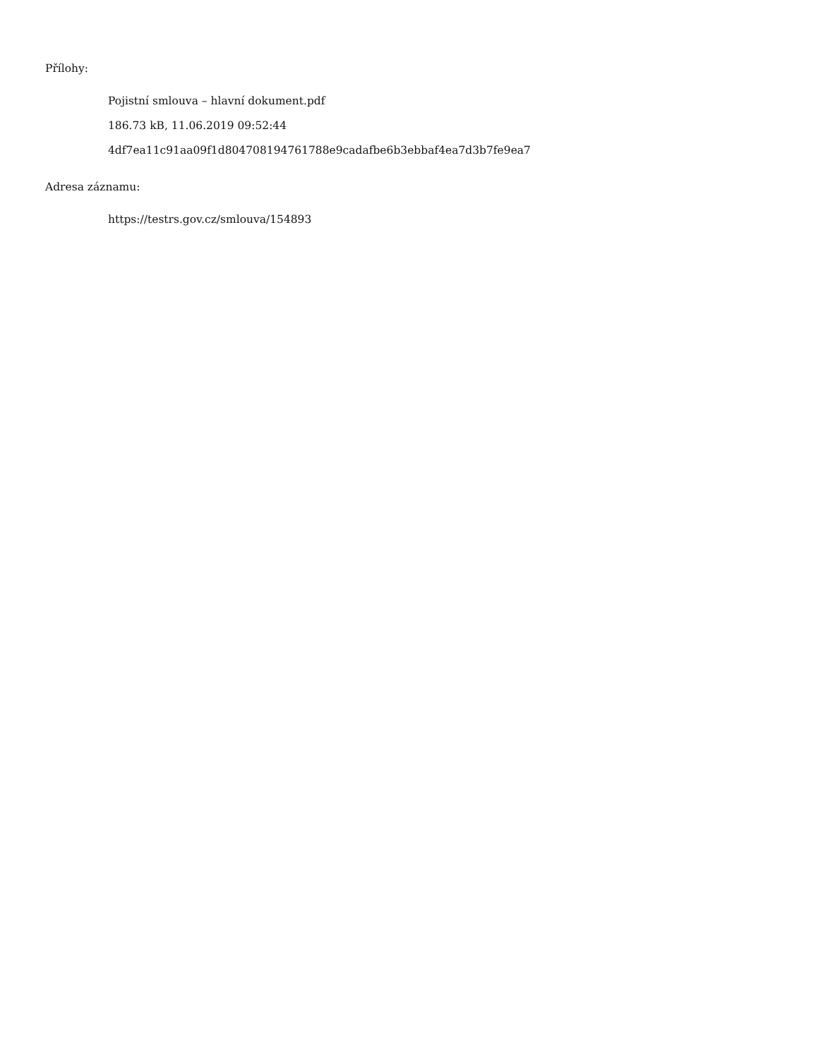Přílohy:
Pojistní smlouva – hlavní dokument.pdf
186.73 kB, 11.06.2019 09:52:44
4df7ea11c91aa09f1d804708194761788e9cadafbe6b3ebbaf4ea7d3b7fe9ea7
Adresa záznamu:
https://testrs.gov.cz/smlouva/154893